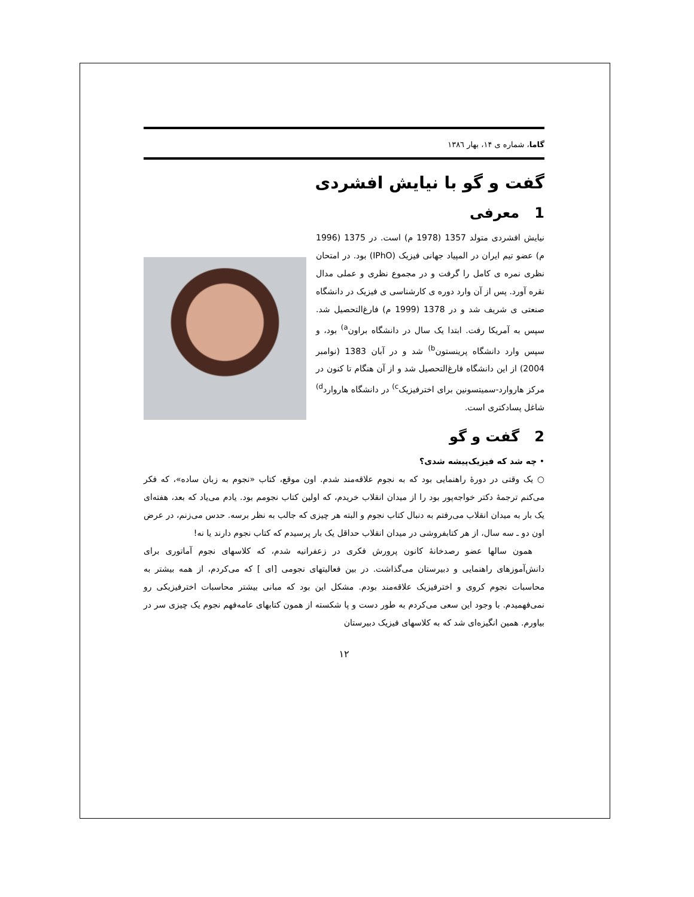گاما، شماره ی ۱۴، بهار ۱۳۸٦
گفت و گو با نیایش افشردی
1 معرفی
نیایش افشردی متولد 1357 (1978 م) است. در 1375 (1996 م) عضو تیم ایران در المپیاد جهانی فیزیک (IPhO) بود. در امتحان نظری نمره ی کامل را گرفت و در مجموع نظری و عملی مدال نقره آورد. پس از آن وارد دوره ی کارشناسی ی فیزیک در دانشگاه صنعتی ی شریف شد و در 1378 (1999 م) فارغ‌التحصیل شد. سپس به آمریکا رفت. ابتدا یک سال در دانشگاه براون<sup>a)</sup> بود، و سپس وارد دانشگاه پرینستون<sup>b)</sup> شد و در آبان 1383 (نوامبر 2004) از این دانشگاه فارغ‌التحصیل شد و از آن هنگام تا کنون در مرکز هاروارد-سمیتسونین برای اخترفیزیک<sup>c)</sup> در دانشگاه هاروارد<sup>d)</sup> شاغل پسادکتری است.
2 گفت و گو
• چه شد که فیزیک‌پیشه شدی؟
○ یک وقتی در دورهٔ راهنمایی بود که به نجوم علاقه‌مند شدم. اون موقع، کتاب «نجوم به زبان ساده»، که فکر می‌کنم ترجمهٔ دکتر خواجه‌پور بود را از میدان انقلاب خریدم، که اولین کتاب نجومم بود. یادم می‌یاد که بعد، هفته‌ای یک بار به میدان انقلاب می‌رفتم به دنبال کتاب نجوم و البته هر چیزی که جالب به نظر برسه. حدس می‌زنم، در عرض اون دو ـ سه سال، از هر کتابفروشی در میدان انقلاب حداقل یک بار پرسیدم که کتاب نجوم دارند یا نه!
همون سالها عضو رصدخانهٔ کانون پرورش فکری در زعفرانیه شدم، که کلاسهای نجوم آماتوری برای دانش‌آموزهای راهنمایی و دبیرستان می‌گذاشت. در بین فعالیتهای نجومی [ای ] که می‌کردم، از همه بیشتر به محاسبات نجوم کروی و اخترفیزیک علاقه‌مند بودم. مشکل این بود که مبانی بیشتر محاسبات اخترفیزیکی رو نمی‌فهمیدم. با وجود این سعی می‌کردم به طور دست و پا شکسته از همون کتابهای عامه‌فهم نجوم یک چیزی سر در بیاورم. همین انگیزه‌ای شد که به کلاسهای فیزیک دبیرستان
۱۲